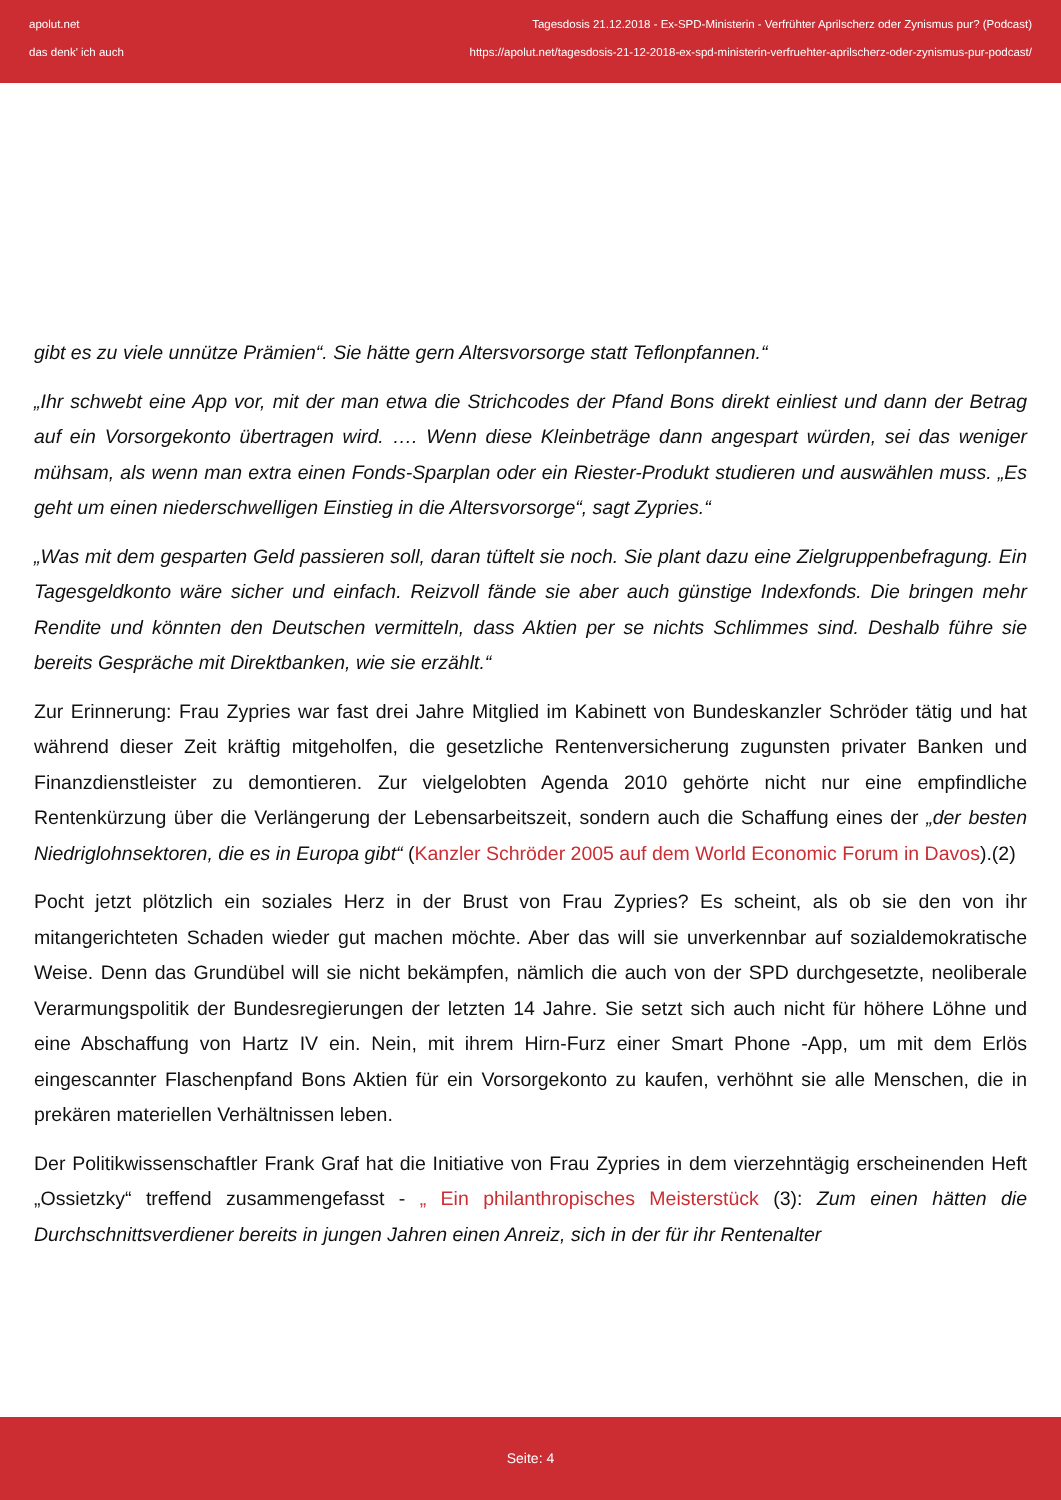apolut.net
das denk' ich auch
Tagesdosis 21.12.2018 - Ex-SPD-Ministerin - Verfrühter Aprilscherz oder Zynismus pur? (Podcast)
https://apolut.net/tagesdosis-21-12-2018-ex-spd-ministerin-verfruehter-aprilscherz-oder-zynismus-pur-podcast/
gibt es zu viele unnütze Prämien“. Sie hätte gern Altersvorsorge statt Teflonpfannen.“
„Ihr schwebt eine App vor, mit der man etwa die Strichcodes der Pfand Bons direkt einliest und dann der Betrag auf ein Vorsorgekonto übertragen wird. …. Wenn diese Kleinbeträge dann angespart würden, sei das weniger mühsam, als wenn man extra einen Fonds-Sparplan oder ein Riester-Produkt studieren und auswählen muss. „Es geht um einen niederschwelligen Einstieg in die Altersvorsorge“, sagt Zypries.“
„Was mit dem gesparten Geld passieren soll, daran tüftelt sie noch. Sie plant dazu eine Zielgruppenbefragung. Ein Tagesgeldkonto wäre sicher und einfach. Reizvoll fände sie aber auch günstige Indexfonds. Die bringen mehr Rendite und könnten den Deutschen vermitteln, dass Aktien per se nichts Schlimmes sind. Deshalb führe sie bereits Gespräche mit Direktbanken, wie sie erzählt.“
Zur Erinnerung: Frau Zypries war fast drei Jahre Mitglied im Kabinett von Bundeskanzler Schröder tätig und hat während dieser Zeit kräftig mitgeholfen, die gesetzliche Rentenversicherung zugunsten privater Banken und Finanzdienstleister zu demontieren. Zur vielgelobten Agenda 2010 gehörte nicht nur eine empfindliche Rentenkürzung über die Verlängerung der Lebensarbeitszeit, sondern auch die Schaffung eines der „der besten Niedriglohnsektoren, die es in Europa gibt“ (Kanzler Schröder 2005 auf dem World Economic Forum in Davos).(2)
Pocht jetzt plötzlich ein soziales Herz in der Brust von Frau Zypries? Es scheint, als ob sie den von ihr mitangerichteten Schaden wieder gut machen möchte. Aber das will sie unverkennbar auf sozialdemokratische Weise. Denn das Grundübel will sie nicht bekämpfen, nämlich die auch von der SPD durchgesetzte, neoliberale Verarmungspolitik der Bundesregierungen der letzten 14 Jahre. Sie setzt sich auch nicht für höhere Löhne und eine Abschaffung von Hartz IV ein. Nein, mit ihrem Hirn-Furz einer Smart Phone -App, um mit dem Erlös eingescannter Flaschenpfand Bons Aktien für ein Vorsorgekonto zu kaufen, verhöhnt sie alle Menschen, die in prekären materiellen Verhältnissen leben.
Der Politikwissenschaftler Frank Graf hat die Initiative von Frau Zypries in dem vierzehntägig erscheinenden Heft „Ossietzky“ treffend zusammengefasst - „ Ein philanthropisches Meisterstück (3): Zum einen hätten die Durchschnittsverdiener bereits in jungen Jahren einen Anreiz, sich in der für ihr Rentenalter
Seite: 4